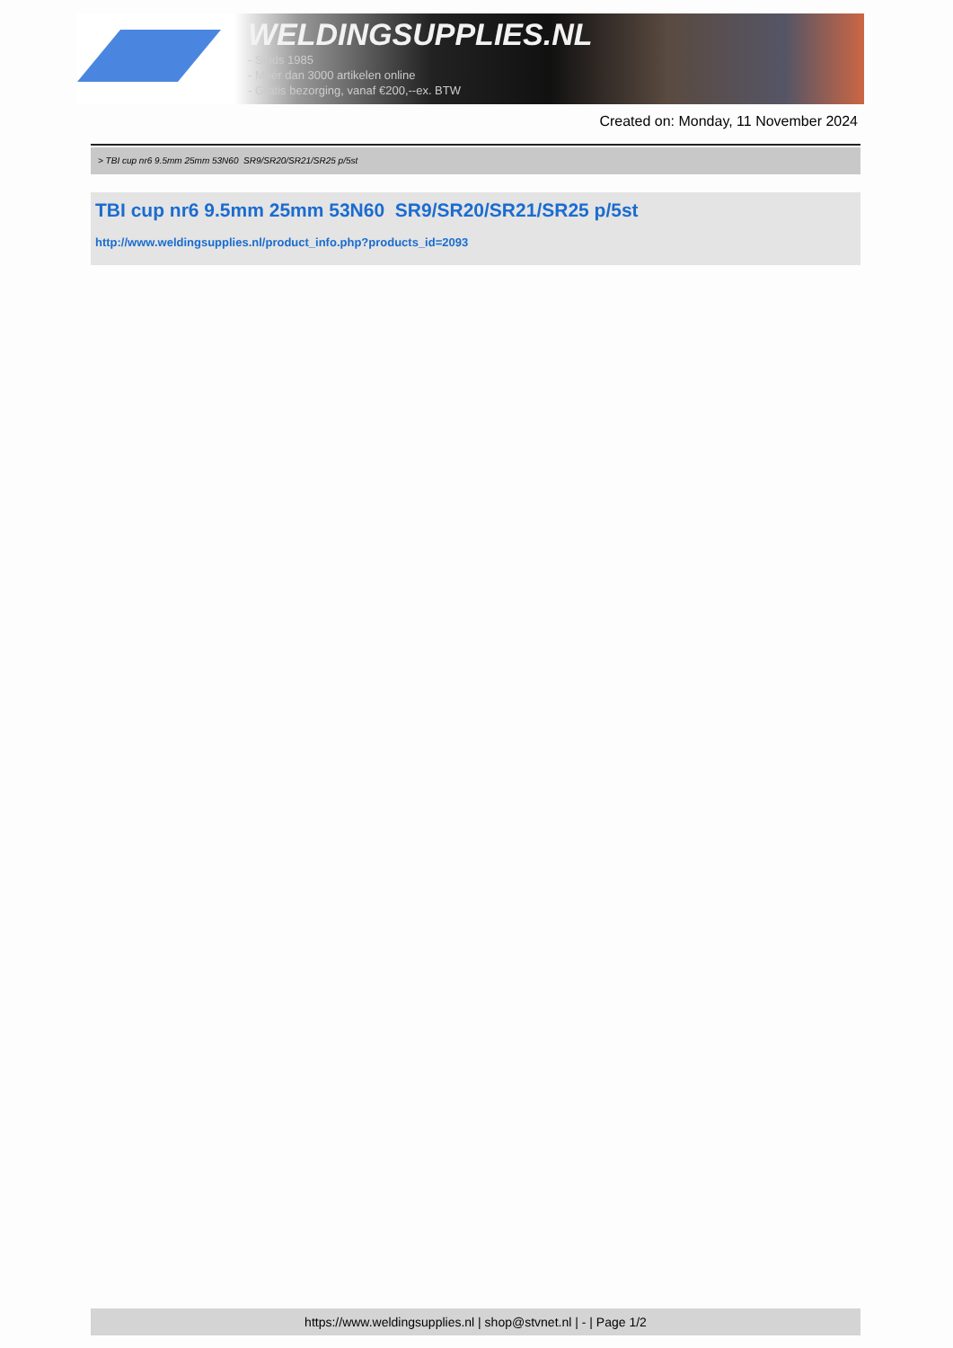WELDINGSUPPLIES.NL
- Sinds 1985
- Méér dan 3000 artikelen online
- Gratis bezorging, vanaf €200,--ex. BTW
Created on: Monday, 11 November 2024
> TBI cup nr6 9.5mm 25mm 53N60 SR9/SR20/SR21/SR25 p/5st
TBI cup nr6 9.5mm 25mm 53N60 SR9/SR20/SR21/SR25 p/5st
http://www.weldingsupplies.nl/product_info.php?products_id=2093
https://www.weldingsupplies.nl | shop@stvnet.nl | - | Page 1/2